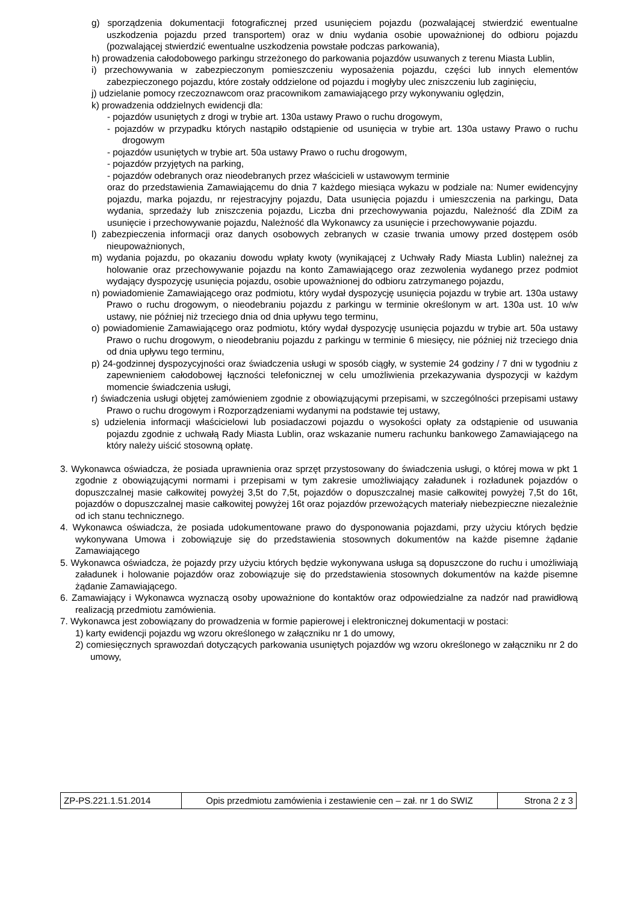g) sporządzenia dokumentacji fotograficznej przed usunięciem pojazdu (pozwalającej stwierdzić ewentualne uszkodzenia pojazdu przed transportem) oraz w dniu wydania osobie upoważnionej do odbioru pojazdu (pozwalającej stwierdzić ewentualne uszkodzenia powstałe podczas parkowania),
h) prowadzenia całodobowego parkingu strzeżonego do parkowania pojazdów usuwanych z terenu Miasta Lublin,
i) przechowywania w zabezpieczonym pomieszczeniu wyposażenia pojazdu, części lub innych elementów zabezpieczonego pojazdu, które zostały oddzielone od pojazdu i mogłyby ulec zniszczeniu lub zaginięciu,
j) udzielanie pomocy rzeczoznawcom oraz pracownikom zamawiającego przy wykonywaniu oględzin,
k) prowadzenia oddzielnych ewidencji dla:
- pojazdów usuniętych z drogi w trybie art. 130a ustawy Prawo o ruchu drogowym,
- pojazdów w przypadku których nastąpiło odstąpienie od usunięcia w trybie art. 130a ustawy Prawo o ruchu drogowym
- pojazdów usuniętych w trybie art. 50a ustawy Prawo o ruchu drogowym,
- pojazdów przyjętych na parking,
- pojazdów odebranych oraz nieodebranych przez właścicieli w ustawowym terminie
oraz do przedstawienia Zamawiającemu do dnia 7 każdego miesiąca wykazu w podziale na: Numer ewidencyjny pojazdu, marka pojazdu, nr rejestracyjny pojazdu, Data usunięcia pojazdu i umieszczenia na parkingu, Data wydania, sprzedaży lub zniszczenia pojazdu, Liczba dni przechowywania pojazdu, Należność dla ZDiM za usunięcie i przechowywanie pojazdu, Należność dla Wykonawcy za usunięcie i przechowywanie pojazdu.
l) zabezpieczenia informacji oraz danych osobowych zebranych w czasie trwania umowy przed dostępem osób nieupoważnionych,
m) wydania pojazdu, po okazaniu dowodu wpłaty kwoty (wynikającej z Uchwały Rady Miasta Lublin) należnej za holowanie oraz przechowywanie pojazdu na konto Zamawiającego oraz zezwolenia wydanego przez podmiot wydający dyspozycję usunięcia pojazdu, osobie upoważnionej do odbioru zatrzymanego pojazdu,
n) powiadomienie Zamawiającego oraz podmiotu, który wydał dyspozycję usunięcia pojazdu w trybie art. 130a ustawy Prawo o ruchu drogowym, o nieodebraniu pojazdu z parkingu w terminie określonym w art. 130a ust. 10 w/w ustawy, nie później niż trzeciego dnia od dnia upływu tego terminu,
o) powiadomienie Zamawiającego oraz podmiotu, który wydał dyspozycję usunięcia pojazdu w trybie art. 50a ustawy Prawo o ruchu drogowym, o nieodebraniu pojazdu z parkingu w terminie 6 miesięcy, nie później niż trzeciego dnia od dnia upływu tego terminu,
p) 24-godzinnej dyspozycyjności oraz świadczenia usługi w sposób ciągły, w systemie 24 godziny / 7 dni w tygodniu z zapewnieniem całodobowej łączności telefonicznej w celu umożliwienia przekazywania dyspozycji w każdym momencie świadczenia usługi,
r) świadczenia usługi objętej zamówieniem zgodnie z obowiązującymi przepisami, w szczególności przepisami ustawy Prawo o ruchu drogowym i Rozporządzeniami wydanymi na podstawie tej ustawy,
s) udzielenia informacji właścicielowi lub posiadaczowi pojazdu o wysokości opłaty za odstąpienie od usuwania pojazdu zgodnie z uchwałą Rady Miasta Lublin, oraz wskazanie numeru rachunku bankowego Zamawiającego na który należy uiścić stosowną opłatę.
3. Wykonawca oświadcza, że posiada uprawnienia oraz sprzęt przystosowany do świadczenia usługi, o której mowa w pkt 1 zgodnie z obowiązującymi normami i przepisami w tym zakresie umożliwiający załadunek i rozładunek pojazdów o dopuszczalnej masie całkowitej powyżej 3,5t do 7,5t, pojazdów o dopuszczalnej masie całkowitej powyżej 7,5t do 16t, pojazdów o dopuszczalnej masie całkowitej powyżej 16t oraz pojazdów przewożących materiały niebezpieczne niezależnie od ich stanu technicznego.
4. Wykonawca oświadcza, że posiada udokumentowane prawo do dysponowania pojazdami, przy użyciu których będzie wykonywana Umowa i zobowiązuje się do przedstawienia stosownych dokumentów na każde pisemne żądanie Zamawiającego
5. Wykonawca oświadcza, że pojazdy przy użyciu których będzie wykonywana usługa są dopuszczone do ruchu i umożliwiają załadunek i holowanie pojazdów oraz zobowiązuje się do przedstawienia stosownych dokumentów na każde pisemne żądanie Zamawiającego.
6. Zamawiający i Wykonawca wyznaczą osoby upoważnione do kontaktów oraz odpowiedzialne za nadzór nad prawidłową realizacją przedmiotu zamówienia.
7. Wykonawca jest zobowiązany do prowadzenia w formie papierowej i elektronicznej dokumentacji w postaci:
1) karty ewidencji pojazdu wg wzoru określonego w załączniku nr 1 do umowy,
2) comiesięcznych sprawozdań dotyczących parkowania usuniętych pojazdów wg wzoru określonego w załączniku nr 2 do umowy,
| ZP-PS.221.1.51.2014 | Opis przedmiotu zamówienia i zestawienie cen – zał. nr 1 do SWIZ | Strona 2 z 3 |